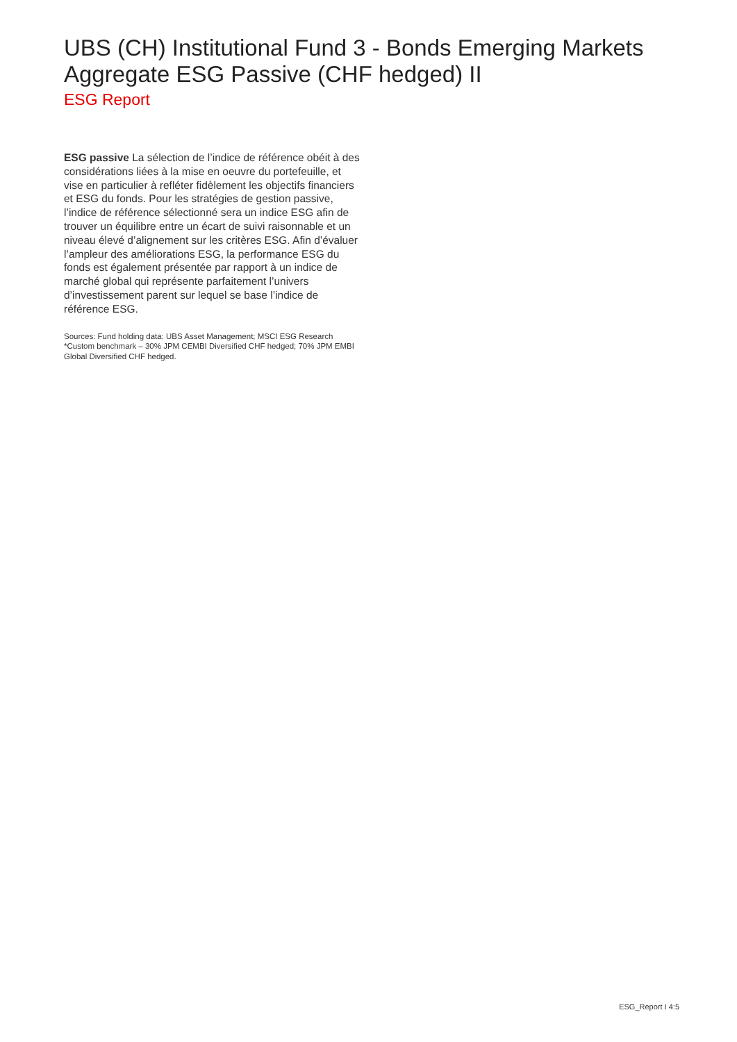UBS (CH) Institutional Fund 3 - Bonds Emerging Markets Aggregate ESG Passive (CHF hedged) II
ESG Report
ESG passive La sélection de l’indice de référence obéit à des considérations liées à la mise en oeuvre du portefeuille, et vise en particulier à refléter fidèlement les objectifs financiers et ESG du fonds. Pour les stratégies de gestion passive, l’indice de référence sélectionné sera un indice ESG afin de trouver un équilibre entre un écart de suivi raisonnable et un niveau élevé d’alignement sur les critères ESG. Afin d’évaluer l’ampleur des améliorations ESG, la performance ESG du fonds est également présentée par rapport à un indice de marché global qui représente parfaitement l’univers d’investissement parent sur lequel se base l’indice de référence ESG.
Sources: Fund holding data: UBS Asset Management; MSCI ESG Research
*Custom benchmark – 30% JPM CEMBI Diversified CHF hedged; 70% JPM EMBI Global Diversified CHF hedged.
ESG_Report I 4:5